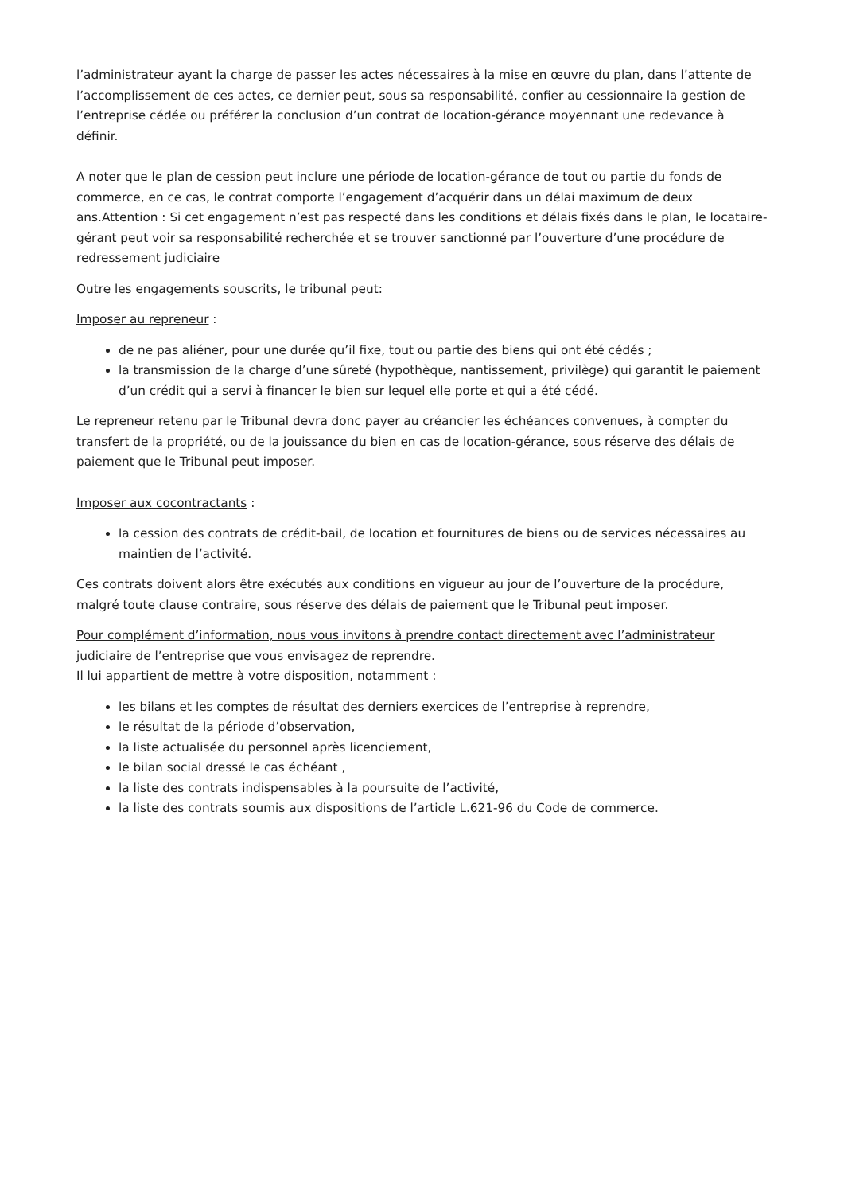l’administrateur ayant la charge de passer les actes nécessaires à la mise en œuvre du plan, dans l’attente de l’accomplissement de ces actes, ce dernier peut, sous sa responsabilité, confier au cessionnaire la gestion de l’entreprise cédée ou préférer la conclusion d’un contrat de location-gérance moyennant une redevance à définir.
A noter que le plan de cession peut inclure une période de location-gérance de tout ou partie du fonds de commerce, en ce cas, le contrat comporte l’engagement d’acquérir dans un délai maximum de deux ans.Attention : Si cet engagement n’est pas respecté dans les conditions et délais fixés dans le plan, le locataire-gérant peut voir sa responsabilité recherchée et se trouver sanctionné par l’ouverture d’une procédure de redressement judiciaire
Outre les engagements souscrits, le tribunal peut:
Imposer au repreneur :
de ne pas aliéner, pour une durée qu’il fixe, tout ou partie des biens qui ont été cédés ;
la transmission de la charge d’une sûreté (hypothèque, nantissement, privilège) qui garantit le paiement d’un crédit qui a servi à financer le bien sur lequel elle porte et qui a été cédé.
Le repreneur retenu par le Tribunal devra donc payer au créancier les échéances convenues, à compter du transfert de la propriété, ou de la jouissance du bien en cas de location-gérance, sous réserve des délais de paiement que le Tribunal peut imposer.
Imposer aux cocontractants :
la cession des contrats de crédit-bail, de location et fournitures de biens ou de services nécessaires au maintien de l’activité.
Ces contrats doivent alors être exécutés aux conditions en vigueur au jour de l’ouverture de la procédure, malgré toute clause contraire, sous réserve des délais de paiement que le Tribunal peut imposer.
Pour complément d’information, nous vous invitons à prendre contact directement avec l’administrateur judiciaire de l’entreprise que vous envisagez de reprendre.
Il lui appartient de mettre à votre disposition, notamment :
les bilans et les comptes de résultat des derniers exercices de l’entreprise à reprendre,
le résultat de la période d’observation,
la liste actualisée du personnel après licenciement,
le bilan social dressé le cas échéant ,
la liste des contrats indispensables à la poursuite de l’activité,
la liste des contrats soumis aux dispositions de l’article L.621-96 du Code de commerce.